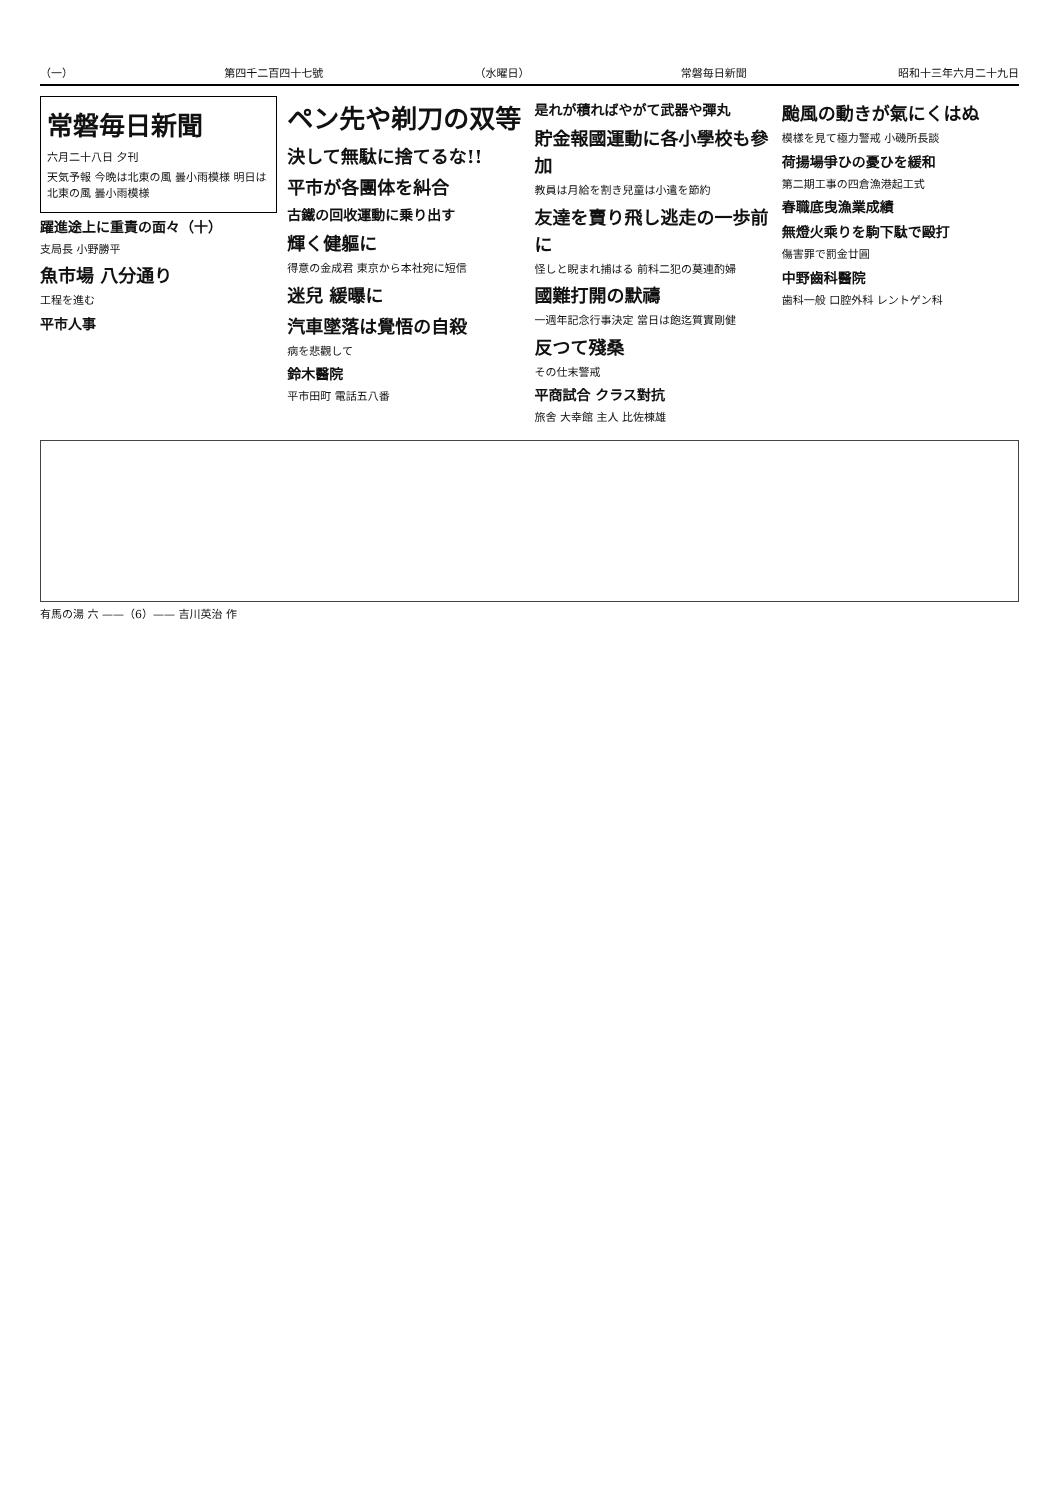（一） 第四千二百四十七號 （水曜日） 常磐毎日新聞 昭和十三年六月二十九日
常磐毎日新聞
六月二十八日 夕刊
天気予報 今晩は北東の風 曇小雨模様 明日は北東の風 曇小雨模様
躍進途上に重責の面々（十）
支局長 小野勝平
魚市場 八分通り
工程を進む
平市人事
ペン先や剃刀の双等
決して無駄に捨てるな!!
平市が各團体を糾合
古鐵の回收運動に乗り出す
輝く健軀に
得意の金成君 東京から本社宛に短信
迷兒 緩曝に
汽車墜落は覺悟の自殺
病を悲觀して
鈴木醫院
平市田町 電話五八番
是れが積ればやがて武器や彈丸
貯金報國運動に各小學校も參加
教員は月給を割き兒童は小遣を節約
友達を賣り飛し逃走の一歩前に
怪しと睨まれ捕はる 前科二犯の莫連酌婦
國難打開の默禱
一週年記念行事決定 當日は飽迄質實剛健
反つて殘桑
その仕末警戒
平商試合 クラス對抗
旅舍 大幸館 主人 比佐棟雄
颱風の動きが氣にくはぬ
模樣を見て極力警戒 小磯所長談
荷揚場爭ひの憂ひを緩和
第二期工事の四倉漁港起工式
春職底曳漁業成績
無燈火乘りを駒下駄で毆打
傷害罪で罰金廿圓
中野齒科醫院
歯科一般 口腔外科 レントゲン科
有馬の湯 六 ——（6）—— 吉川英治 作